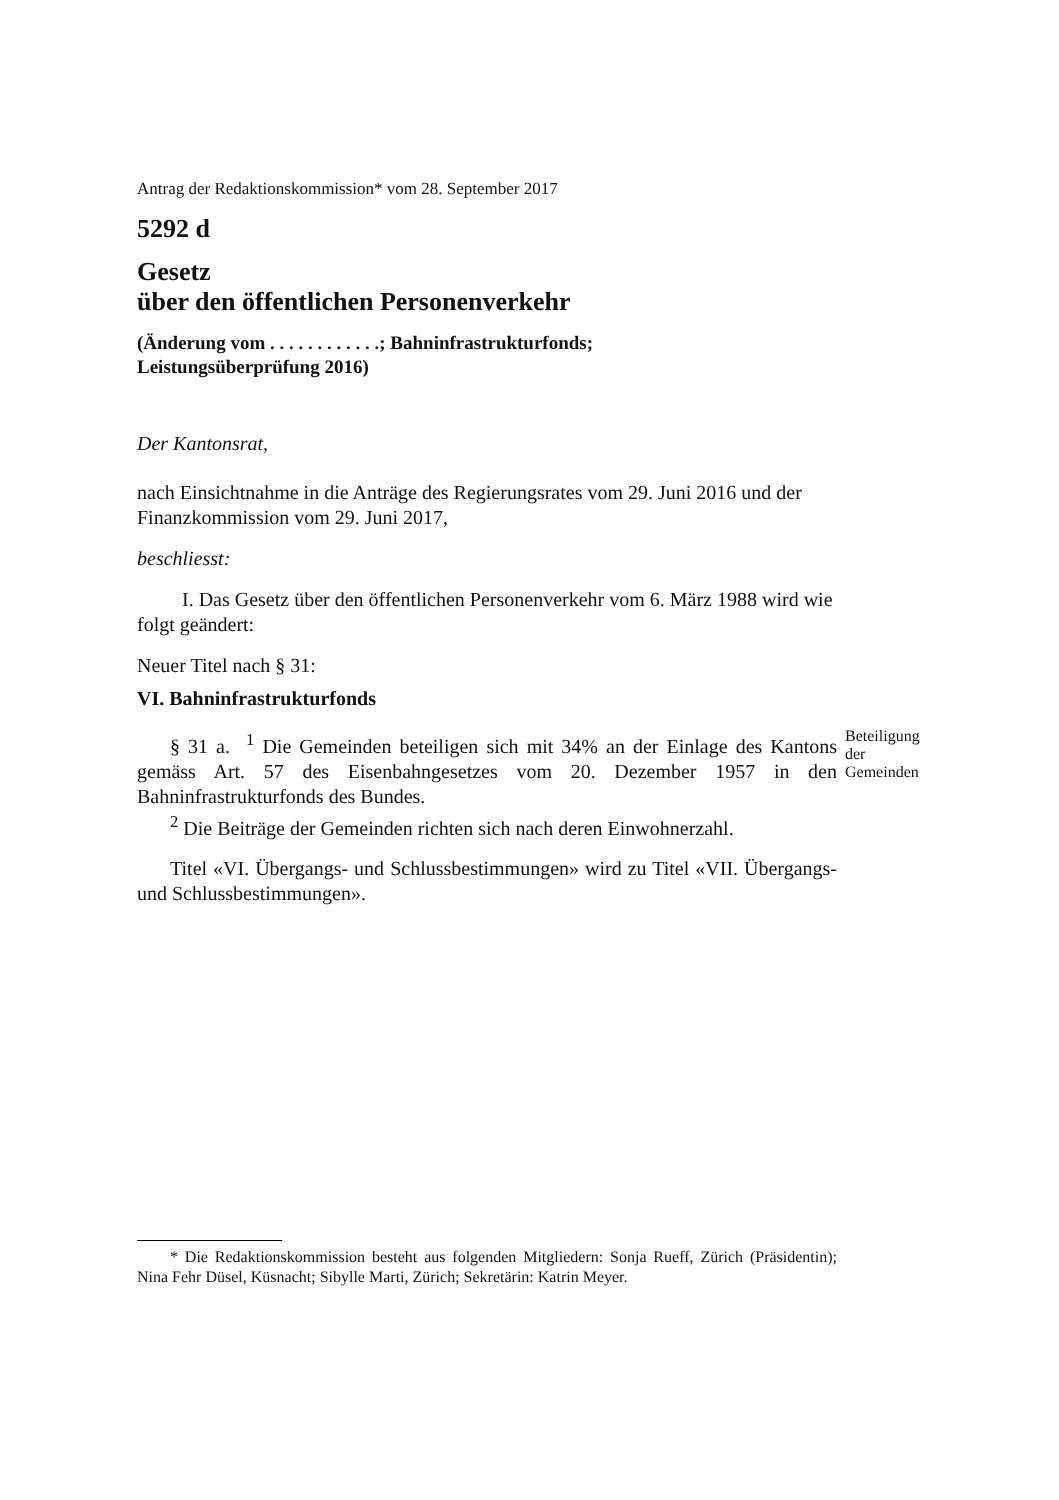Antrag der Redaktionskommission* vom 28. September 2017
5292 d
Gesetz
über den öffentlichen Personenverkehr
(Änderung vom . . . . . . . . . . . .; Bahninfrastrukturfonds;
Leistungsüberprüfung 2016)
Der Kantonsrat,
nach Einsichtnahme in die Anträge des Regierungsrates vom 29. Juni 2016 und der Finanzkommission vom 29. Juni 2017,
beschliesst:
I. Das Gesetz über den öffentlichen Personenverkehr vom 6. März 1988 wird wie folgt geändert:
Neuer Titel nach § 31:
VI. Bahninfrastrukturfonds
§ 31 a. <sup>1</sup> Die Gemeinden beteiligen sich mit 34% an der Einlage des Kantons gemäss Art. 57 des Eisenbahngesetzes vom 20. Dezember 1957 in den Bahninfrastrukturfonds des Bundes.
Beteiligung der Gemeinden
<sup>2</sup> Die Beiträge der Gemeinden richten sich nach deren Einwohnerzahl.
Titel «VI. Übergangs- und Schlussbestimmungen» wird zu Titel «VII. Übergangs- und Schlussbestimmungen».
* Die Redaktionskommission besteht aus folgenden Mitgliedern: Sonja Rueff, Zürich (Präsidentin); Nina Fehr Düsel, Küsnacht; Sibylle Marti, Zürich; Sekretärin: Katrin Meyer.